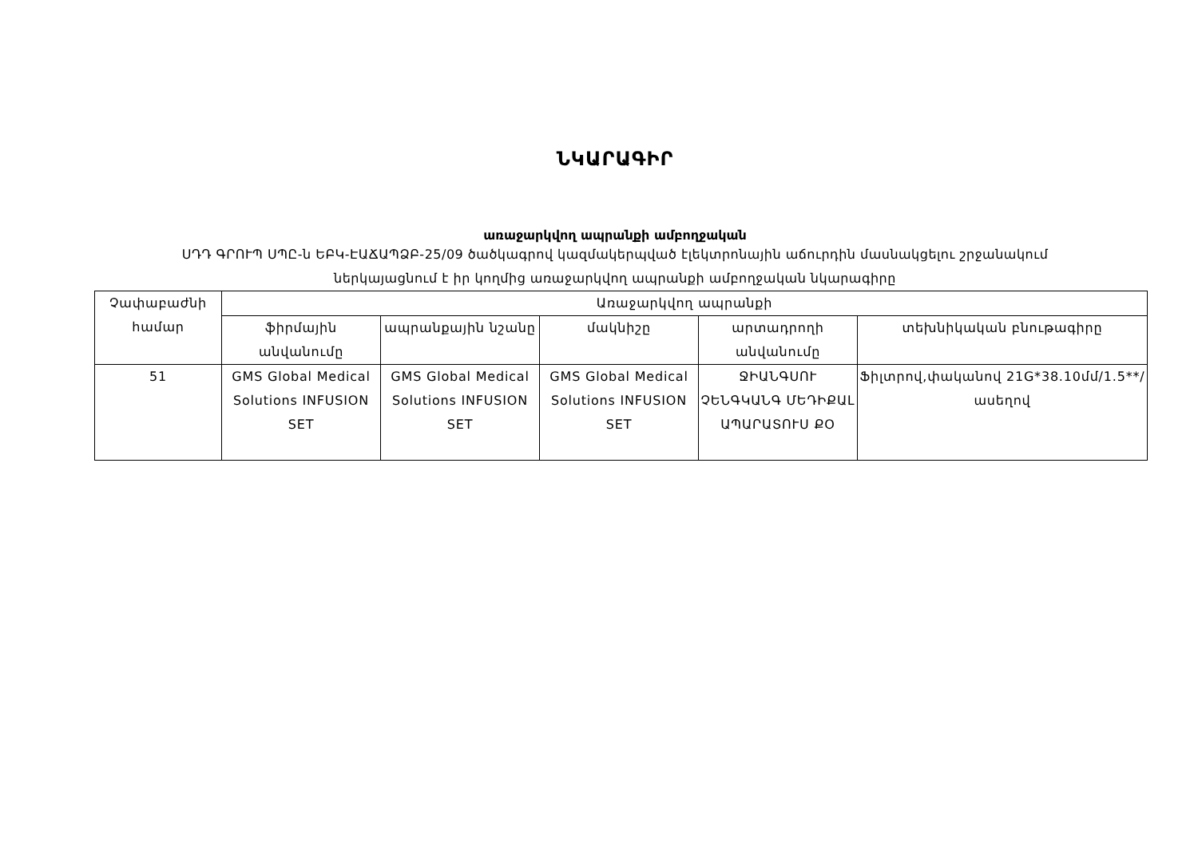ՆԿԱՐԱԳԻՐ
առաջարկվող ապրանքի ամբողջական
ՍԴԴ ԳՐՈՒՊ ՍՊԸ-ն ԵԲԿ-ԷԱՃԱՊՁԲ-25/09 ծածկագրով կազմակերպված էլեկտրոնային աճուրդին մասնակցելու շրջանակում
ներկայացնում է իր կողմից առաջարկվող ապրանքի ամբողջական նկարագիրը
| Չափաբաժնի համար | Առաջարկվող ապրանքի | | | | |
| --- | --- | --- | --- | --- | --- |
| | ֆիրմային անվանումը | ապրանքային նշանը | մակնիշը | արտադրողի անվանումը | տեխնիկական բնութագիրը |
| 51 | GMS Global Medical Solutions INFUSION SET | GMS Global Medical Solutions INFUSION SET | GMS Global Medical Solutions INFUSION SET | ՋԻԱՆԳՍՈՒ ՉԵՆԳԿԱՆԳ ՄԵԴԻՔԱԼ ԱՊԱՐԱՏՈՒՍ ՔՕ | Ֆիլտրով,փականով 21G*38.10մմ/1.5**/ ասեղով |